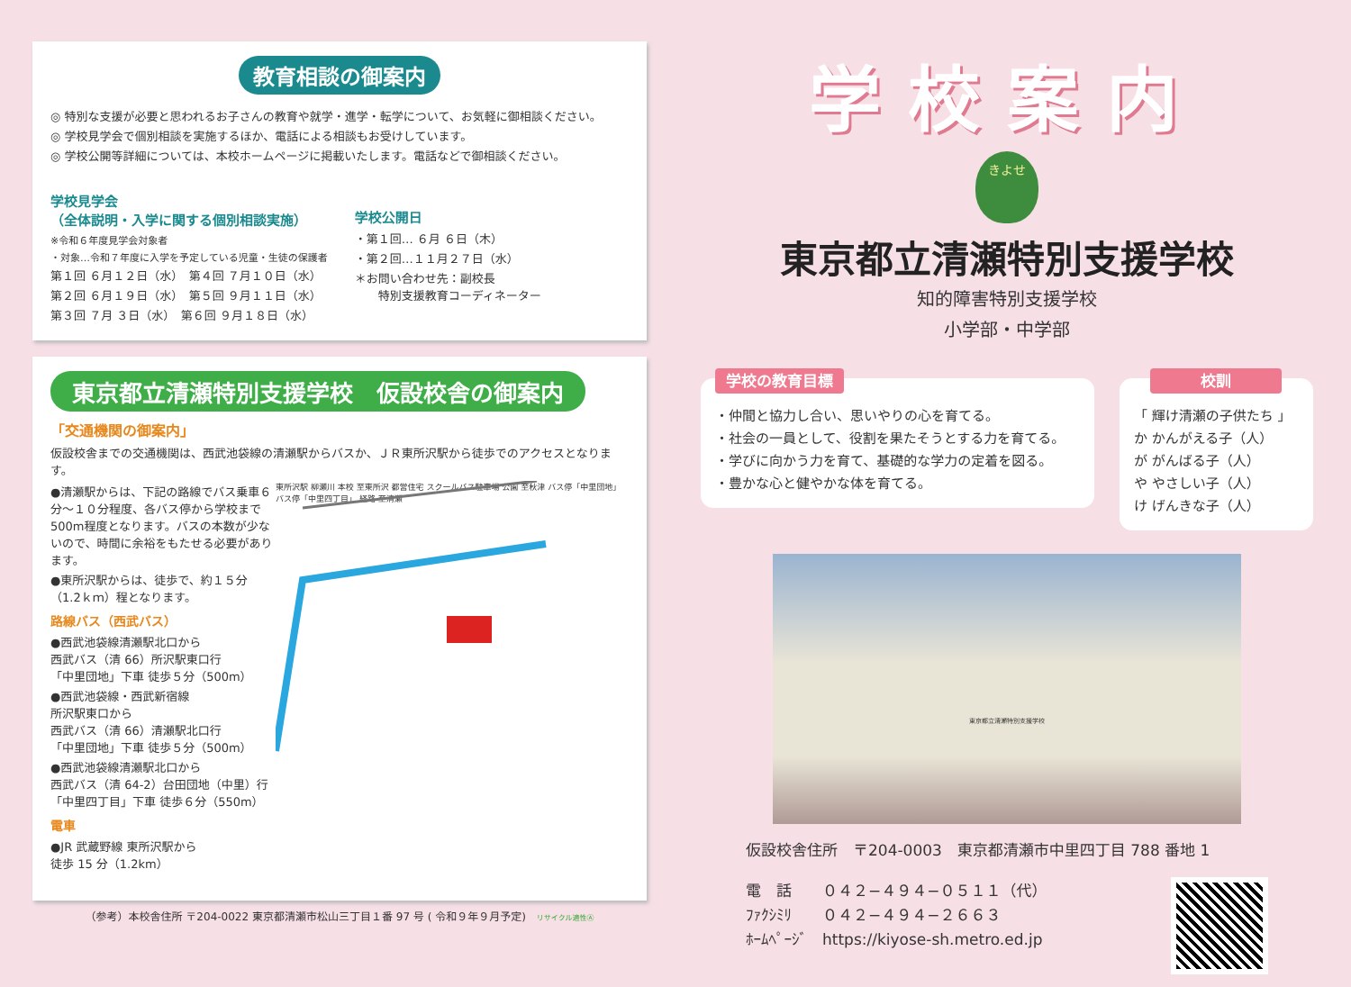教育相談の御案内
◎ 特別な支援が必要と思われるお子さんの教育や就学・進学・転学について、お気軽に御相談ください。
◎ 学校見学会で個別相談を実施するほか、電話による相談もお受けしています。
◎ 学校公開等詳細については、本校ホームページに掲載いたします。電話などで御相談ください。
学校見学会
（全体説明・入学に関する個別相談実施）
※令和６年度見学会対象者
・対象…令和７年度に入学を予定している児童・生徒の保護者
第１回 ６月１２日（水）　第４回 ７月１０日（水）
第２回 ６月１９日（水）　第５回 ９月１１日（水）
第３回 ７月 ３日（水）　第６回 ９月１８日（水）
学校公開日
・第１回… ６月 ６日（木）
・第２回…１１月２７日（水）
＊お問い合わせ先：副校長
　　特別支援教育コーディネーター
東京都立清瀬特別支援学校　仮設校舎の御案内
「交通機関の御案内」
仮設校舎までの交通機関は、西武池袋線の清瀬駅からバスか、ＪＲ東所沢駅から徒歩でのアクセスとなります。
●清瀬駅からは、下記の路線でバス乗車６分～１０分程度、各バス停から学校まで 500m程度となります。バスの本数が少ないので、時間に余裕をもたせる必要があります。
●東所沢駅からは、徒歩で、約１５分（1.2ｋｍ）程となります。
路線バス（西武バス）
●西武池袋線清瀬駅北口から
西武バス（清 66）所沢駅東口行
「中里団地」下車 徒歩５分（500m）
●西武池袋線・西武新宿線
所沢駅東口から
西武バス（清 66）清瀬駅北口行
「中里団地」下車 徒歩５分（500m）
●西武池袋線清瀬駅北口から
西武バス（清 64-2）台田団地（中里）行
「中里四丁目」下車 徒歩６分（550m）
電車
●JR 武蔵野線 東所沢駅から
徒歩 15 分（1.2km）
東所沢駅 柳瀬川 本校 至東所沢 都営住宅 スクールバス駐車場 公園 至秋津 バス停「中里団地」 バス停「中里四丁目」 経路 至清瀬
（参考）本校舎住所 〒204-0022 東京都清瀬市松山三丁目１番 97 号 ( 令和９年９月予定)　リサイクル適性Ⓐ
学校案内
きよせ
東京都立清瀬特別支援学校
知的障害特別支援学校
小学部・中学部
学校の教育目標
・仲間と協力し合い、思いやりの心を育てる。
・社会の一員として、役割を果たそうとする力を育てる。
・学びに向かう力を育て、基礎的な学力の定着を図る。
・豊かな心と健やかな体を育てる。
校訓
「 輝け清瀬の子供たち 」
か かんがえる子（人）
が がんばる子（人）
や やさしい子（人）
け げんきな子（人）
東京都立清瀬特別支援学校
仮設校舎住所　〒204-0003　東京都清瀬市中里四丁目 788 番地 1
電　話　　０４２−４９４−０５１１（代）
ﾌｧｸｼﾐﾘ　　０４２−４９４−２６６３
ﾎｰﾑﾍﾟｰｼﾞ　https://kiyose-sh.metro.ed.jp